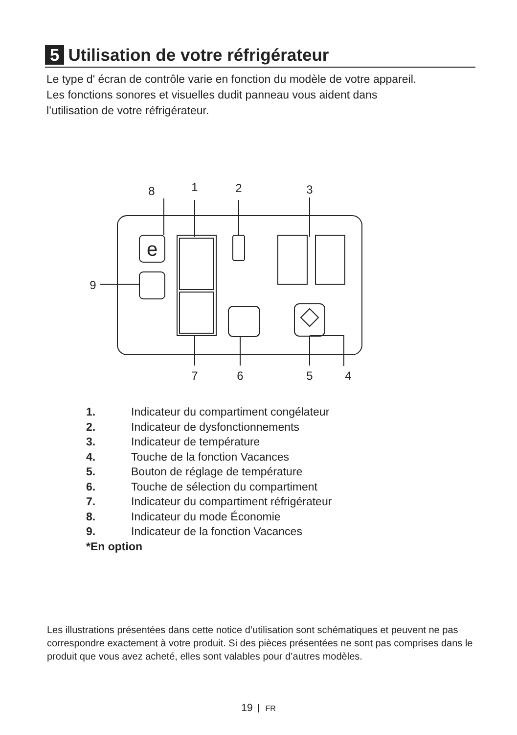5 Utilisation de votre réfrigérateur
Le type d' écran de contrôle varie en fonction du modèle de votre appareil.
Les fonctions sonores et visuelles dudit panneau vous aident dans
l’utilisation de votre réfrigérateur.
e
8
1
2
3
9
7
6
5
4
1. Indicateur du compartiment congélateur
2. Indicateur de dysfonctionnements
3. Indicateur de température
4. Touche de la fonction Vacances
5. Bouton de réglage de température
6. Touche de sélection du compartiment
7. Indicateur du compartiment réfrigérateur
8. Indicateur du mode Économie
9. Indicateur de la fonction Vacances
*En option
Les illustrations présentées dans cette notice d’utilisation sont schématiques et peuvent ne pas correspondre exactement à votre produit. Si des pièces présentées ne sont pas comprises dans le produit que vous avez acheté, elles sont valables pour d’autres modèles.
19 FR